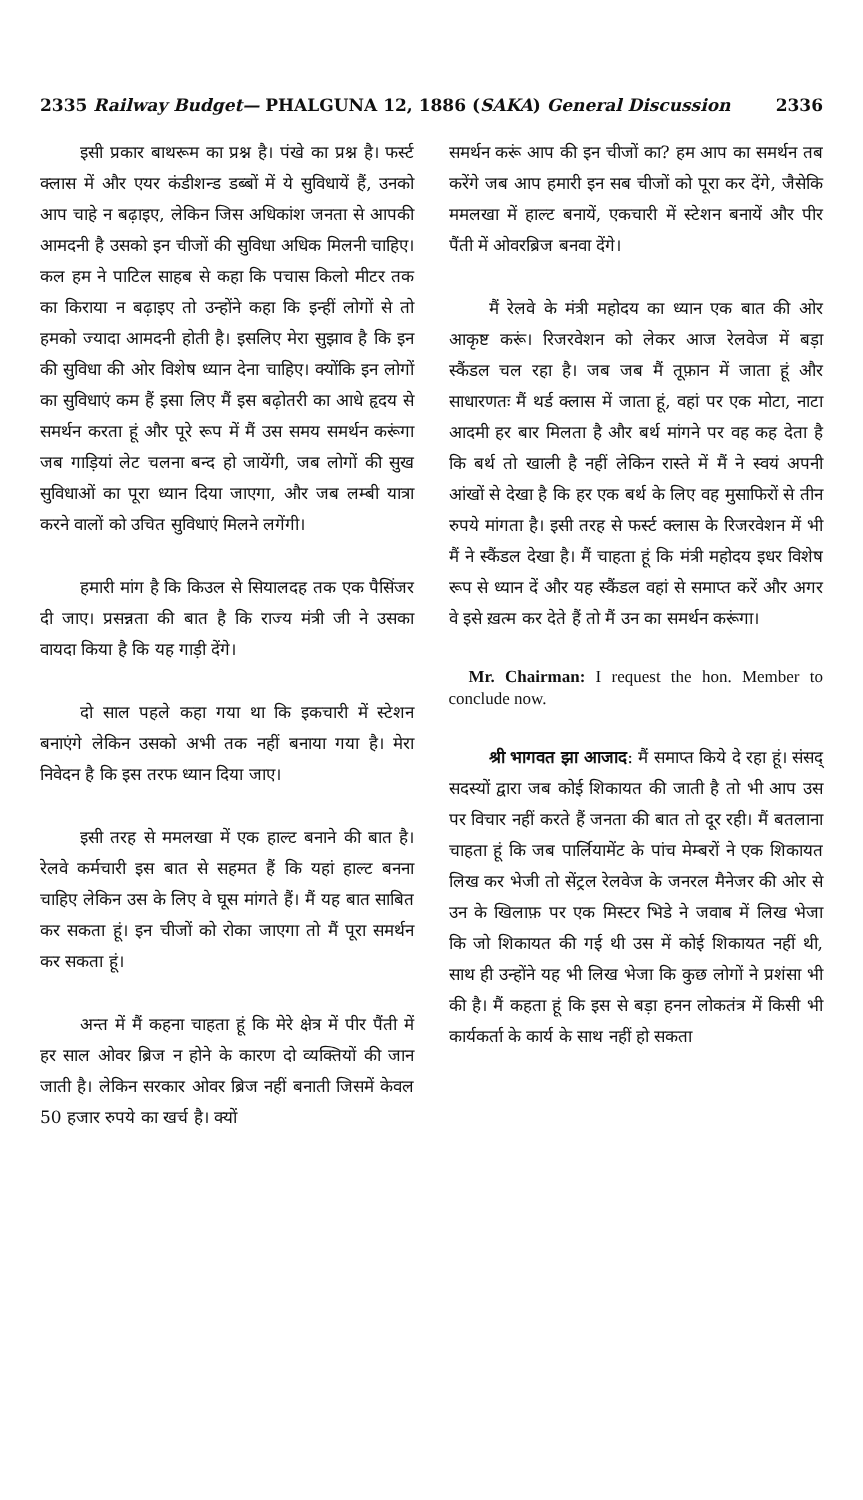2335 Railway Budget— PHALGUNA 12, 1886 (SAKA) General Discussion 2336
इसी प्रकार बाथरूम का प्रश्न है। पंखे का प्रश्न है। फर्स्ट क्लास में और एयर कंडीशन्ड डब्बों में ये सुविधायें हैं, उनको आप चाहे न बढ़ाइए, लेकिन जिस अधिकांश जनता से आपकी आमदनी है उसको इन चीजों की सुविधा अधिक मिलनी चाहिए। कल हम ने पाटिल साहब से कहा कि पचास किलो मीटर तक का किराया न बढ़ाइए तो उन्होंने कहा कि इन्हीं लोगों से तो हमको ज्यादा आमदनी होती है। इसलिए मेरा सुझाव है कि इन की सुविधा की ओर विशेष ध्यान देना चाहिए। क्योंकि इन लोगों का सुविधाएं कम हैं इसा लिए मैं इस बढ़ोतरी का आधे हृदय से समर्थन करता हूं और पूरे रूप में मैं उस समय समर्थन करूंगा जब गाड़ियां लेट चलना बन्द हो जायेंगी, जब लोगों की सुख सुविधाओं का पूरा ध्यान दिया जाएगा, और जब लम्बी यात्रा करने वालों को उचित सुविधाएं मिलने लगेंगी।
हमारी मांग है कि किउल से सियालदह तक एक पैसिंजर दी जाए। प्रसन्नता की बात है कि राज्य मंत्री जी ने उसका वायदा किया है कि यह गाड़ी देंगे।
दो साल पहले कहा गया था कि इकचारी में स्टेशन बनाएंगे लेकिन उसको अभी तक नहीं बनाया गया है। मेरा निवेदन है कि इस तरफ ध्यान दिया जाए।
इसी तरह से ममलखा में एक हाल्ट बनाने की बात है। रेलवे कर्मचारी इस बात से सहमत हैं कि यहां हाल्ट बनना चाहिए लेकिन उस के लिए वे घूस मांगते हैं। मैं यह बात साबित कर सकता हूं। इन चीजों को रोका जाएगा तो मैं पूरा समर्थन कर सकता हूं।
अन्त में मैं कहना चाहता हूं कि मेरे क्षेत्र में पीर पैंती में हर साल ओवर ब्रिज न होने के कारण दो व्यक्तियों की जान जाती है। लेकिन सरकार ओवर ब्रिज नहीं बनाती जिसमें केवल 50 हजार रुपये का खर्च है। क्यों
समर्थन करूं आप की इन चीजों का? हम आप का समर्थन तब करेंगे जब आप हमारी इन सब चीजों को पूरा कर देंगे, जैसेकि ममलखा में हाल्ट बनायें, एकचारी में स्टेशन बनायें और पीर पैंती में ओवरब्रिज बनवा देंगे।
मैं रेलवे के मंत्री महोदय का ध्यान एक बात की ओर आकृष्ट करूं। रिजरवेशन को लेकर आज रेलवेज में बड़ा स्कैंडल चल रहा है। जब जब मैं तूफ़ान में जाता हूं और साधारणतः मैं थर्ड क्लास में जाता हूं, वहां पर एक मोटा, नाटा आदमी हर बार मिलता है और बर्थ मांगने पर वह कह देता है कि बर्थ तो खाली है नहीं लेकिन रास्ते में मैं ने स्वयं अपनी आंखों से देखा है कि हर एक बर्थ के लिए वह मुसाफिरों से तीन रुपये मांगता है। इसी तरह से फर्स्ट क्लास के रिजरवेशन में भी मैं ने स्कैंडल देखा है। मैं चाहता हूं कि मंत्री महोदय इधर विशेष रूप से ध्यान दें और यह स्कैंडल वहां से समाप्त करें और अगर वे इसे ख़त्म कर देते हैं तो मैं उन का समर्थन करूंगा।
Mr. Chairman: I request the hon. Member to conclude now.
श्री भागवत झा आजाद: मैं समाप्त किये दे रहा हूं। संसद् सदस्यों द्वारा जब कोई शिकायत की जाती है तो भी आप उस पर विचार नहीं करते हैं जनता की बात तो दूर रही। मैं बतलाना चाहता हूं कि जब पार्लियामेंट के पांच मेम्बरों ने एक शिकायत लिख कर भेजी तो सेंट्रल रेलवेज के जनरल मैनेजर की ओर से उन के खिलाफ़ पर एक मिस्टर भिडे ने जवाब में लिख भेजा कि जो शिकायत की गई थी उस में कोई शिकायत नहीं थी, साथ ही उन्होंने यह भी लिख भेजा कि कुछ लोगों ने प्रशंसा भी की है। मैं कहता हूं कि इस से बड़ा हनन लोकतंत्र में किसी भी कार्यकर्ता के कार्य के साथ नहीं हो सकता